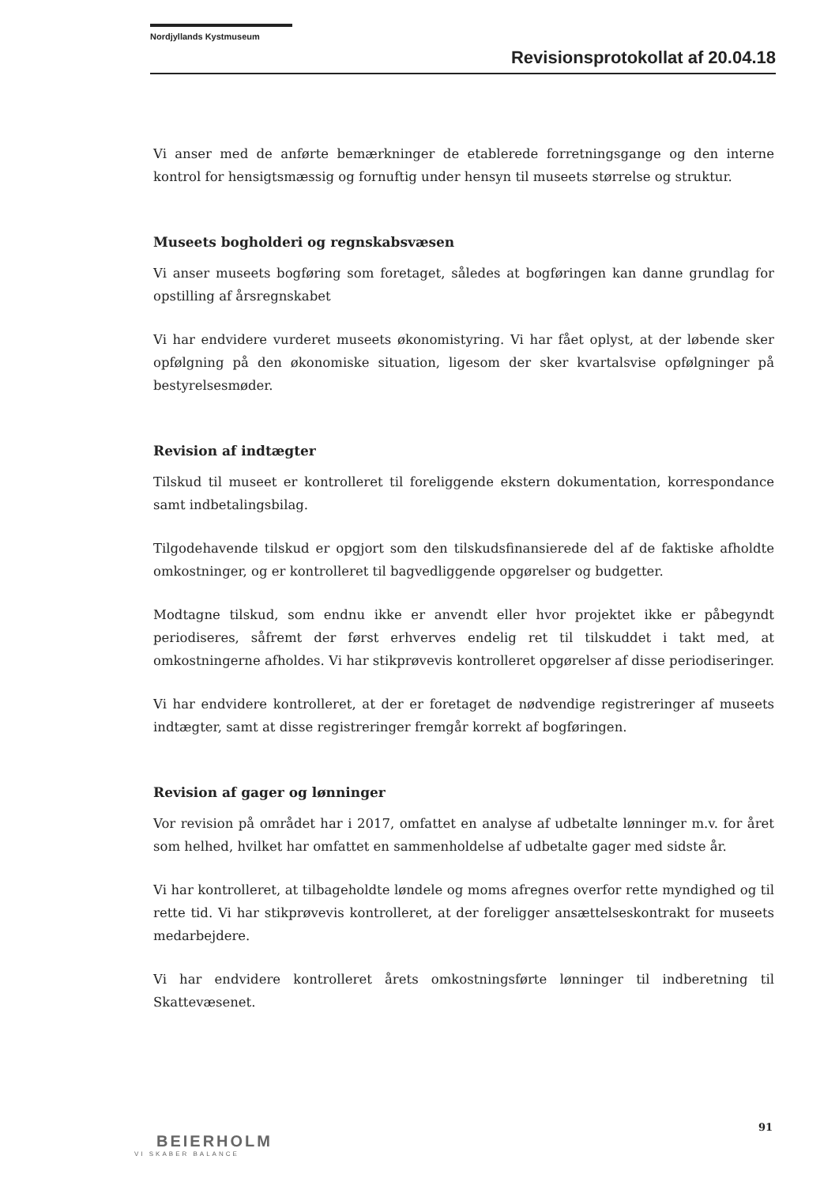Nordjyllands Kystmuseum
Revisionsprotokollat af 20.04.18
Vi anser med de anførte bemærkninger de etablerede forretningsgange og den interne kontrol for hensigtsmæssig og fornuftig under hensyn til museets størrelse og struktur.
Museets bogholderi og regnskabsvæsen
Vi anser museets bogføring som foretaget, således at bogføringen kan danne grundlag for opstilling af årsregnskabet
Vi har endvidere vurderet museets økonomistyring. Vi har fået oplyst, at der løbende sker opfølgning på den økonomiske situation, ligesom der sker kvartalsvise opfølgninger på bestyrelsesmøder.
Revision af indtægter
Tilskud til museet er kontrolleret til foreliggende ekstern dokumentation, korrespondance samt indbetalingsbilag.
Tilgodehavende tilskud er opgjort som den tilskudsfinansierede del af de faktiske afholdte omkostninger, og er kontrolleret til bagvedliggende opgørelser og budgetter.
Modtagne tilskud, som endnu ikke er anvendt eller hvor projektet ikke er påbegyndt periodiseres, såfremt der først erhverves endelig ret til tilskuddet i takt med, at omkostningerne afholdes. Vi har stikprøvevis kontrolleret opgørelser af disse periodiseringer.
Vi har endvidere kontrolleret, at der er foretaget de nødvendige registreringer af museets indtægter, samt at disse registreringer fremgår korrekt af bogføringen.
Revision af gager og lønninger
Vor revision på området har i 2017, omfattet en analyse af udbetalte lønninger m.v. for året som helhed, hvilket har omfattet en sammenholdelse af udbetalte gager med sidste år.
Vi har kontrolleret, at tilbageholdte løndele og moms afregnes overfor rette myndighed og til rette tid. Vi har stikprøvevis kontrolleret, at der foreligger ansættelseskontrakt for museets medarbejdere.
Vi har endvidere kontrolleret årets omkostningsførte lønninger til indberetning til Skattevæsenet.
91
BEIERHOLM
VI SKABER BALANCE